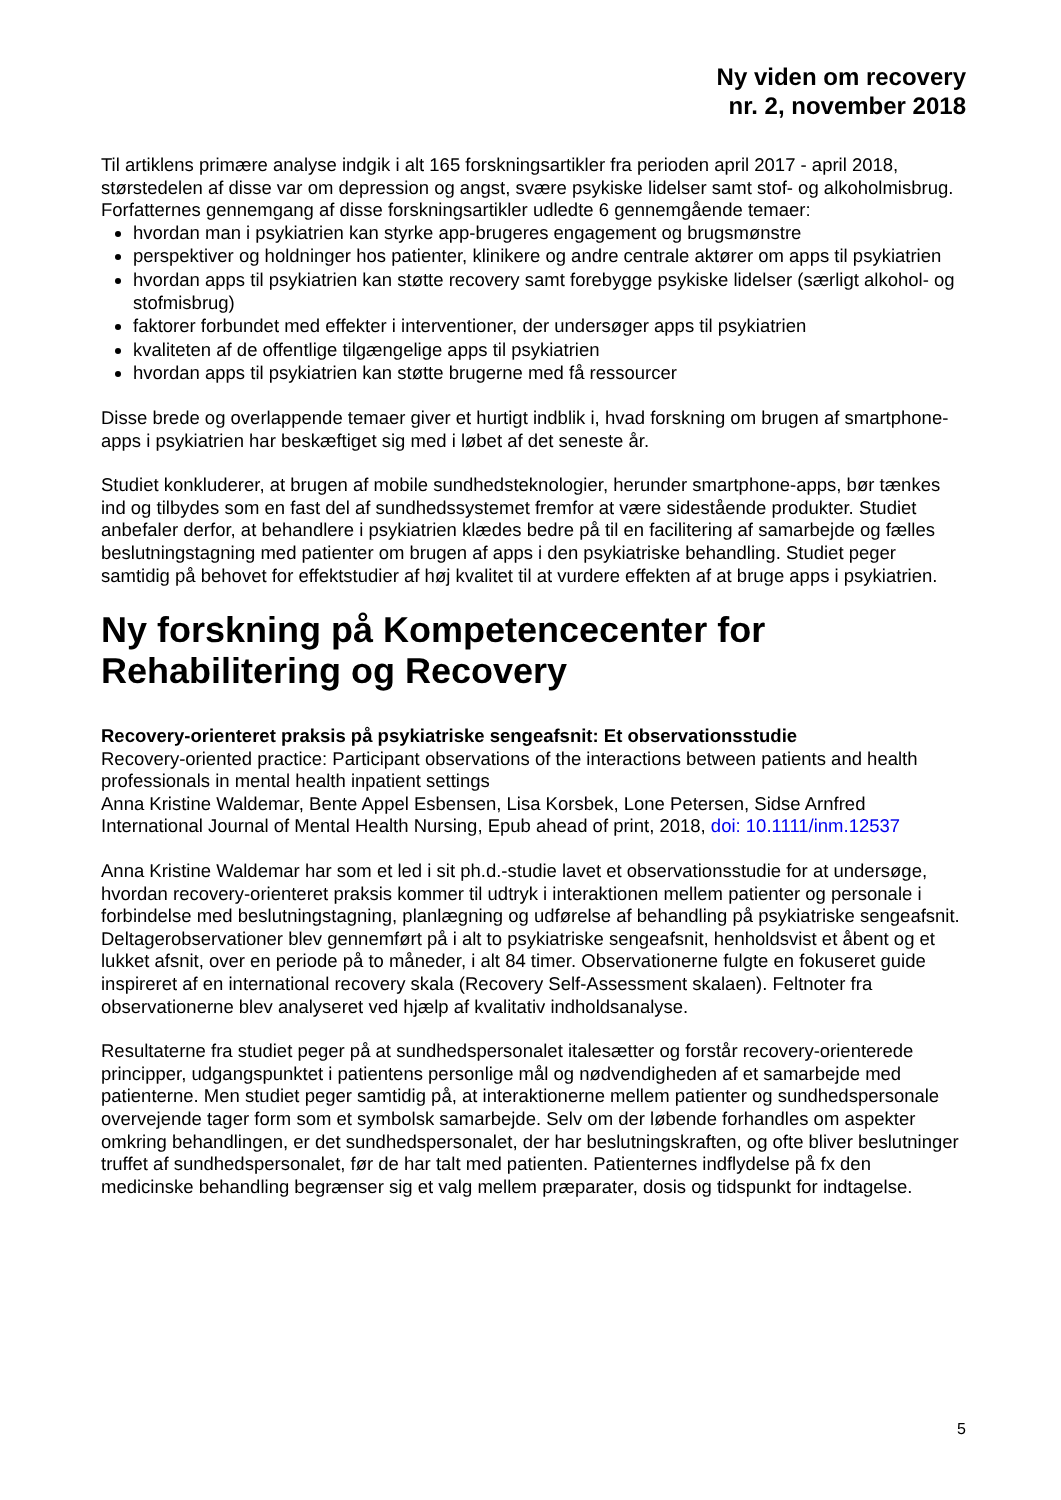Ny viden om recovery
nr. 2, november 2018
Til artiklens primære analyse indgik i alt 165 forskningsartikler fra perioden april 2017 - april 2018, størstedelen af disse var om depression og angst, svære psykiske lidelser samt stof- og alkoholmisbrug. Forfatternes gennemgang af disse forskningsartikler udledte 6 gennemgående temaer:
hvordan man i psykiatrien kan styrke app-brugeres engagement og brugsmønstre
perspektiver og holdninger hos patienter, klinikere og andre centrale aktører om apps til psykiatrien
hvordan apps til psykiatrien kan støtte recovery samt forebygge psykiske lidelser (særligt alkohol- og stofmisbrug)
faktorer forbundet med effekter i interventioner, der undersøger apps til psykiatrien
kvaliteten af de offentlige tilgængelige apps til psykiatrien
hvordan apps til psykiatrien kan støtte brugerne med få ressourcer
Disse brede og overlappende temaer giver et hurtigt indblik i, hvad forskning om brugen af smartphone-apps i psykiatrien har beskæftiget sig med i løbet af det seneste år.
Studiet konkluderer, at brugen af mobile sundhedsteknologier, herunder smartphone-apps, bør tænkes ind og tilbydes som en fast del af sundhedssystemet fremfor at være sidestående produkter. Studiet anbefaler derfor, at behandlere i psykiatrien klædes bedre på til en facilitering af samarbejde og fælles beslutningstagning med patienter om brugen af apps i den psykiatriske behandling. Studiet peger samtidig på behovet for effektstudier af høj kvalitet til at vurdere effekten af at bruge apps i psykiatrien.
Ny forskning på Kompetencecenter for Rehabilitering og Recovery
Recovery-orienteret praksis på psykiatriske sengeafsnit: Et observationsstudie
Recovery-oriented practice: Participant observations of the interactions between patients and health professionals in mental health inpatient settings
Anna Kristine Waldemar, Bente Appel Esbensen, Lisa Korsbek, Lone Petersen, Sidse Arnfred
International Journal of Mental Health Nursing, Epub ahead of print, 2018, doi: 10.1111/inm.12537
Anna Kristine Waldemar har som et led i sit ph.d.-studie lavet et observationsstudie for at undersøge, hvordan recovery-orienteret praksis kommer til udtryk i interaktionen mellem patienter og personale i forbindelse med beslutningstagning, planlægning og udførelse af behandling på psykiatriske sengeafsnit. Deltagerobservationer blev gennemført på i alt to psykiatriske sengeafsnit, henholdsvist et åbent og et lukket afsnit, over en periode på to måneder, i alt 84 timer. Observationerne fulgte en fokuseret guide inspireret af en international recovery skala (Recovery Self-Assessment skalaen). Feltnoter fra observationerne blev analyseret ved hjælp af kvalitativ indholdsanalyse.
Resultaterne fra studiet peger på at sundhedspersonalet italesætter og forstår recovery-orienterede principper, udgangspunktet i patientens personlige mål og nødvendigheden af et samarbejde med patienterne. Men studiet peger samtidig på, at interaktionerne mellem patienter og sundhedspersonale overvejende tager form som et symbolsk samarbejde. Selv om der løbende forhandles om aspekter omkring behandlingen, er det sundhedspersonalet, der har beslutningskraften, og ofte bliver beslutninger truffet af sundhedspersonalet, før de har talt med patienten. Patienternes indflydelse på fx den medicinske behandling begrænser sig et valg mellem præparater, dosis og tidspunkt for indtagelse.
5